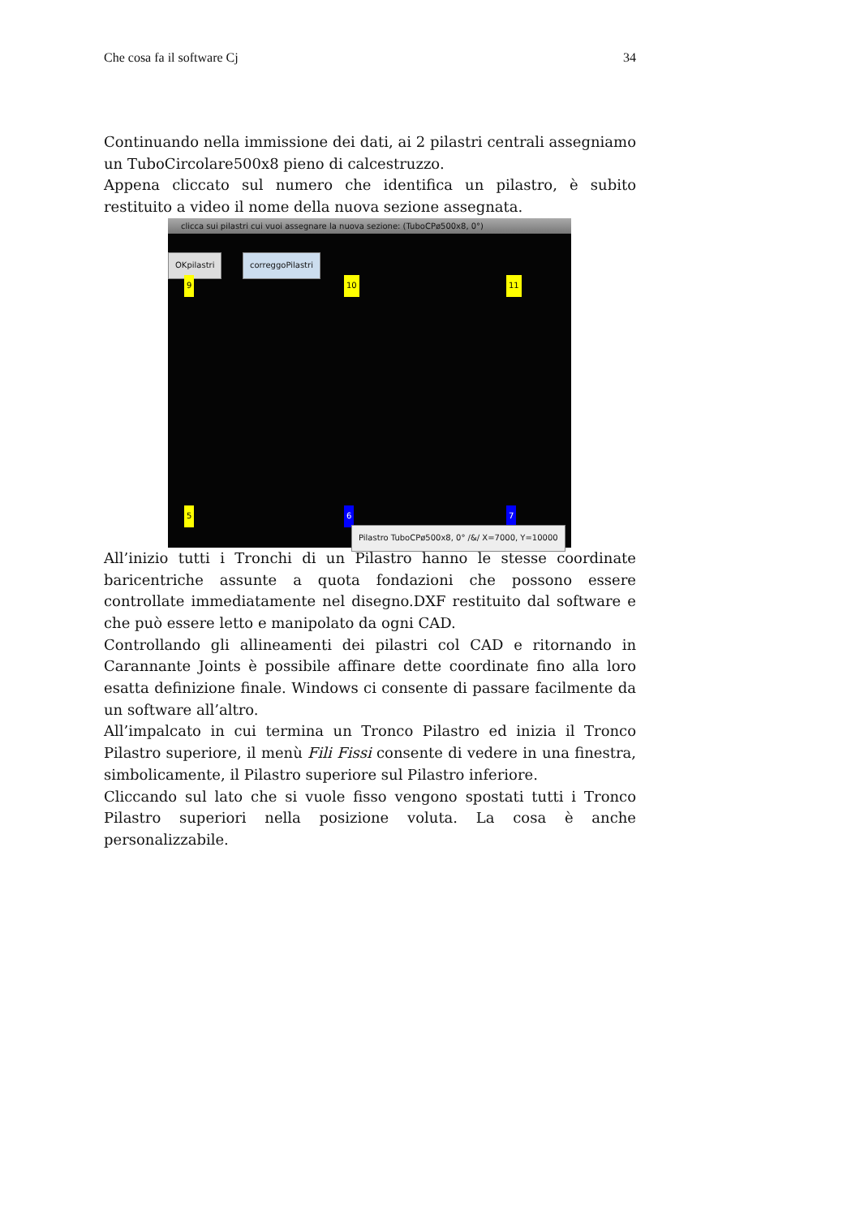Che cosa fa il software Cj 34
Continuando nella immissione dei dati, ai 2 pilastri centrali assegniamo un TuboCircolare500x8 pieno di calcestruzzo.
Appena cliccato sul numero che identifica un pilastro, è subito restituito a video il nome della nuova sezione assegnata.
clicca sui pilastri cui vuoi assegnare la nuova sezione: (TuboCPø500x8, 0°)
OKpilastri correggoPilastri
9 10 11
5 6 7
Pilastro TuboCPø500x8, 0° /&/ X=7000, Y=10000
All’inizio tutti i Tronchi di un Pilastro hanno le stesse coordinate baricentriche assunte a quota fondazioni che possono essere controllate immediatamente nel disegno.DXF restituito dal software e che può essere letto e manipolato da ogni CAD.
Controllando gli allineamenti dei pilastri col CAD e ritornando in Carannante Joints è possibile affinare dette coordinate fino alla loro esatta definizione finale. Windows ci consente di passare facilmente da un software all’altro.
All’impalcato in cui termina un Tronco Pilastro ed inizia il Tronco Pilastro superiore, il menù Fili Fissi consente di vedere in una finestra, simbolicamente, il Pilastro superiore sul Pilastro inferiore.
Cliccando sul lato che si vuole fisso vengono spostati tutti i Tronco Pilastro superiori nella posizione voluta. La cosa è anche personalizzabile.